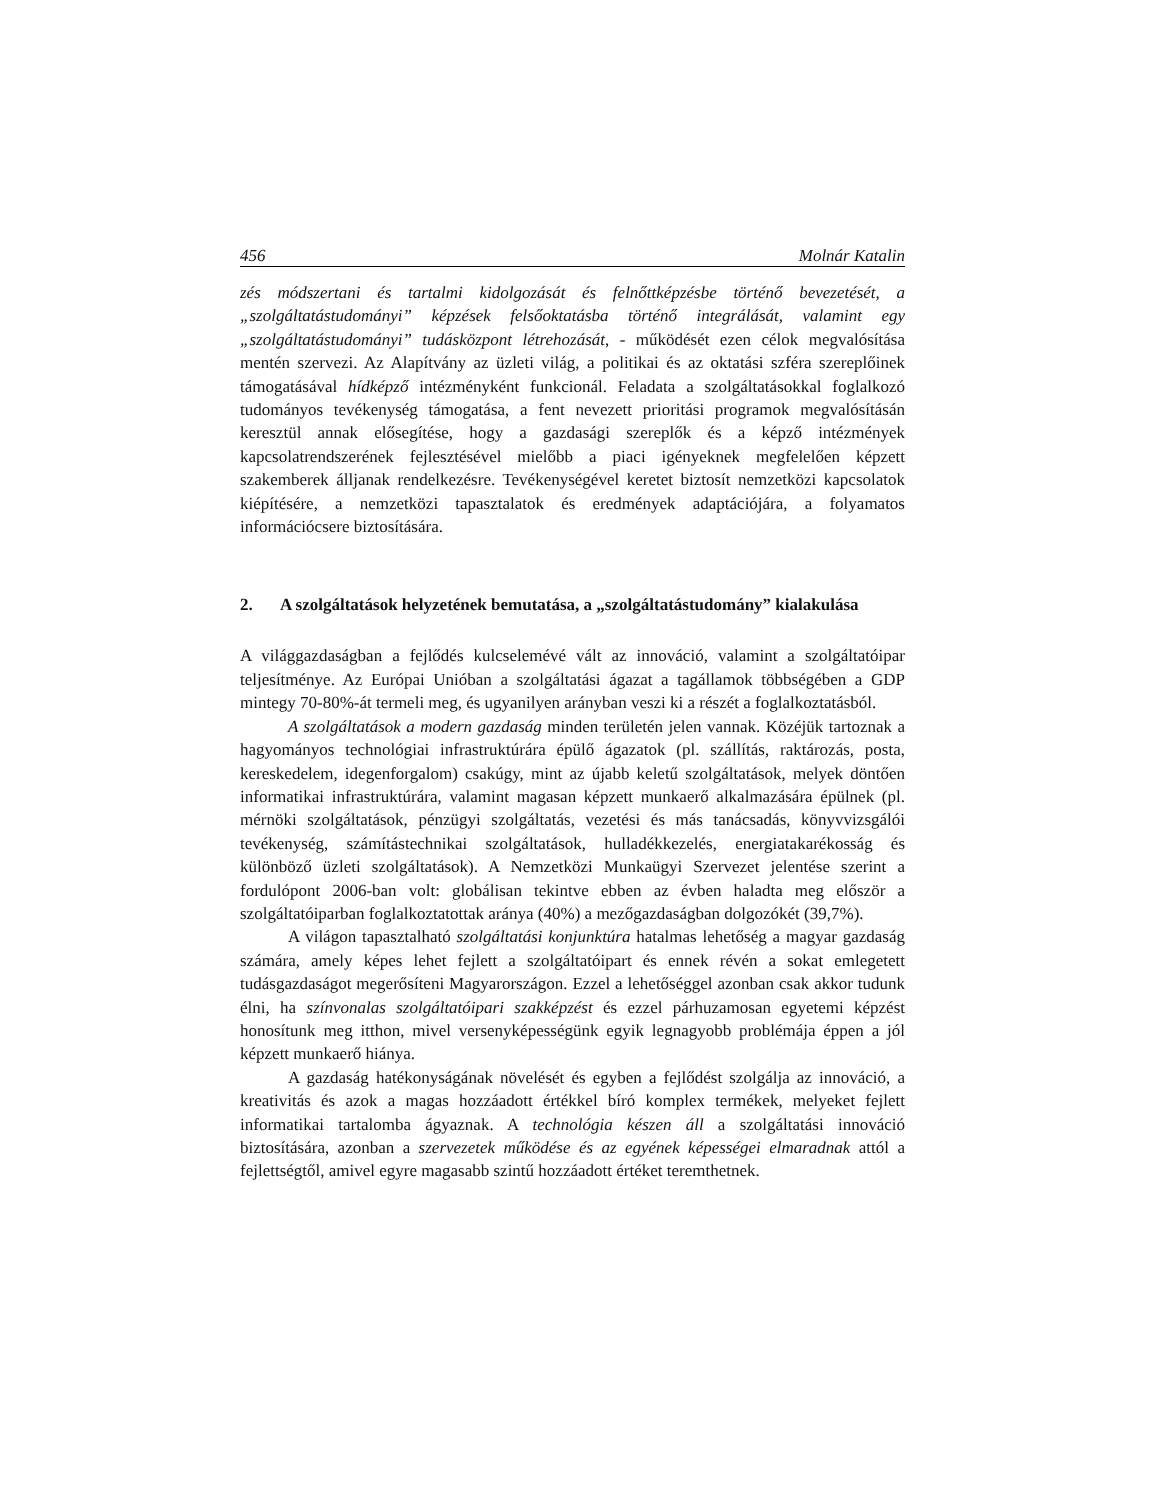456 Molnár Katalin
zés módszertani és tartalmi kidolgozását és felnőttképzésbe történő bevezetését, a „szolgáltatástudományi” képzések felsőoktatásba történő integrálását, valamint egy „szolgáltatástudományi” tudásközpont létrehozását, - működését ezen célok megvalósítása mentén szervezi. Az Alapítvány az üzleti világ, a politikai és az oktatási szféra szereplőinek támogatásával hídképző intézményként funkcionál. Feladata a szolgáltatásokkal foglalkozó tudományos tevékenység támogatása, a fent nevezett prioritási programok megvalósításán keresztül annak elősegítése, hogy a gazdasági szereplők és a képző intézmények kapcsolatrendszerének fejlesztésével mielőbb a piaci igényeknek megfelelően képzett szakemberek álljanak rendelkezésre. Tevékenységével keretet biztosít nemzetközi kapcsolatok kiépítésére, a nemzetközi tapasztalatok és eredmények adaptációjára, a folyamatos információcsere biztosítására.
2. A szolgáltatások helyzetének bemutatása, a „szolgáltatástudomány” kialakulása
A világgazdaságban a fejlődés kulcselemévé vált az innováció, valamint a szolgáltatóipar teljesítménye. Az Európai Unióban a szolgáltatási ágazat a tagállamok többségében a GDP mintegy 70-80%-át termeli meg, és ugyanilyen arányban veszi ki a részét a foglalkoztatásból.
A szolgáltatások a modern gazdaság minden területén jelen vannak. Közéjük tartoznak a hagyományos technológiai infrastruktúrára épülő ágazatok (pl. szállítás, raktározás, posta, kereskedelem, idegenforgalom) csakúgy, mint az újabb keletű szolgáltatások, melyek döntően informatikai infrastruktúrára, valamint magasan képzett munkaerő alkalmazására épülnek (pl. mérnöki szolgáltatások, pénzügyi szolgáltatás, vezetési és más tanácsadás, könyvvizsgálói tevékenység, számítástechnikai szolgáltatások, hulladékkezelés, energiatakarékosság és különböző üzleti szolgáltatások). A Nemzetközi Munkaügyi Szervezet jelentése szerint a fordulópont 2006-ban volt: globálisan tekintve ebben az évben haladta meg először a szolgáltatóiparban foglalkoztatottak aránya (40%) a mezőgazdaságban dolgozókét (39,7%).
A világon tapasztalható szolgáltatási konjunktúra hatalmas lehetőség a magyar gazdaság számára, amely képes lehet fejlett a szolgáltatóipart és ennek révén a sokat emlegetett tudásgazdaságot megerősíteni Magyarországon. Ezzel a lehetőséggel azonban csak akkor tudunk élni, ha színvonalas szolgáltatóipari szakképzést és ezzel párhuzamosan egyetemi képzést honosítunk meg itthon, mivel versenyképességünk egyik legnagyobb problémája éppen a jól képzett munkaerő hiánya.
A gazdaság hatékonyságának növelését és egyben a fejlődést szolgálja az innováció, a kreativitás és azok a magas hozzáadott értékkel bíró komplex termékek, melyeket fejlett informatikai tartalomba ágyaznak. A technológia készen áll a szolgáltatási innováció biztosítására, azonban a szervezetek működése és az egyének képességei elmaradnak attól a fejlettségtől, amivel egyre magasabb szintű hozzáadott értéket teremthetnek.